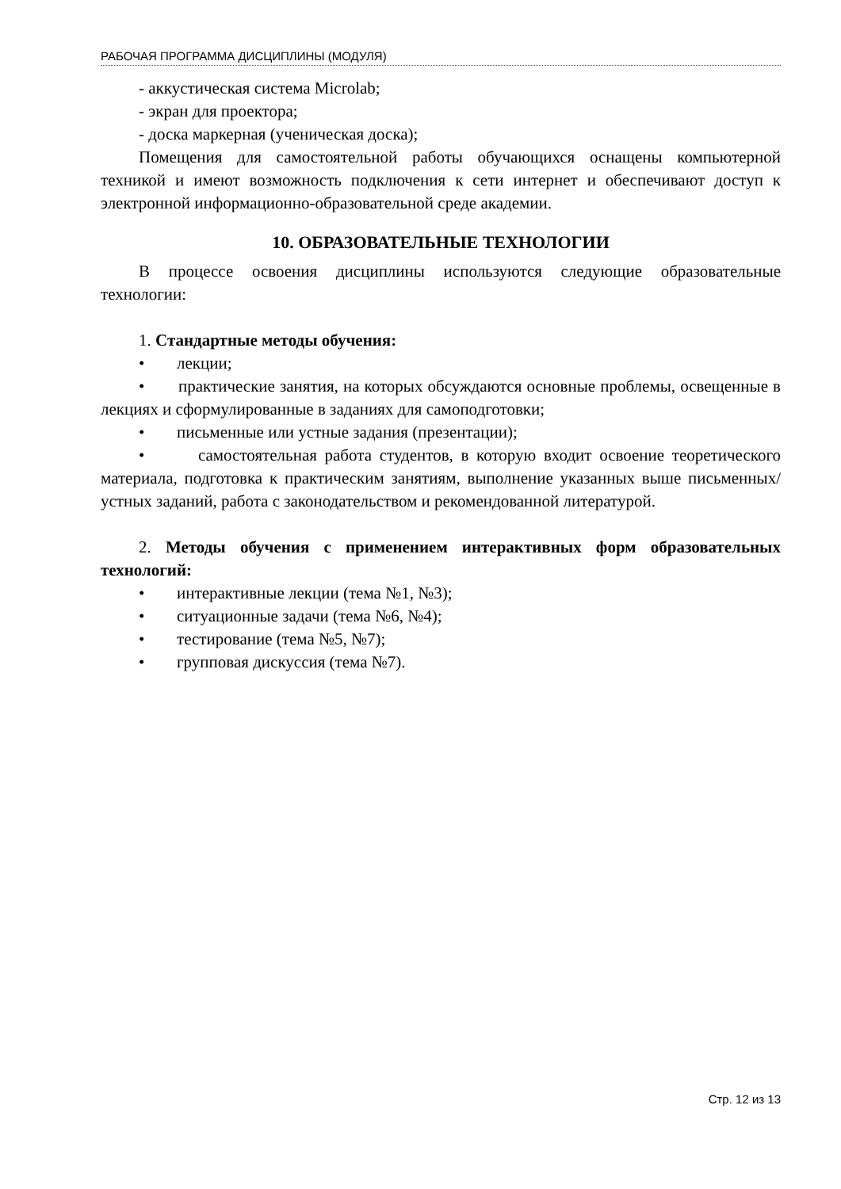РАБОЧАЯ ПРОГРАММА ДИСЦИПЛИНЫ (МОДУЛЯ)
- аккустическая система Microlab;
- экран для проектора;
- доска маркерная (ученическая доска);
Помещения для самостоятельной работы обучающихся оснащены компьютерной техникой и имеют возможность подключения к сети интернет и обеспечивают доступ к электронной информационно-образовательной среде академии.
10. ОБРАЗОВАТЕЛЬНЫЕ ТЕХНОЛОГИИ
В процессе освоения дисциплины используются следующие образовательные технологии:
1. Стандартные методы обучения:
• лекции;
• практические занятия, на которых обсуждаются основные проблемы, освещенные в лекциях и сформулированные в заданиях для самоподготовки;
• письменные или устные задания (презентации);
• самостоятельная работа студентов, в которую входит освоение теоретического материала, подготовка к практическим занятиям, выполнение указанных выше письменных/устных заданий, работа с законодательством и рекомендованной литературой.
2. Методы обучения с применением интерактивных форм образовательных технологий:
• интерактивные лекции (тема №1, №3);
• ситуационные задачи (тема №6, №4);
• тестирование (тема №5, №7);
• групповая дискуссия (тема №7).
Стр. 12 из 13